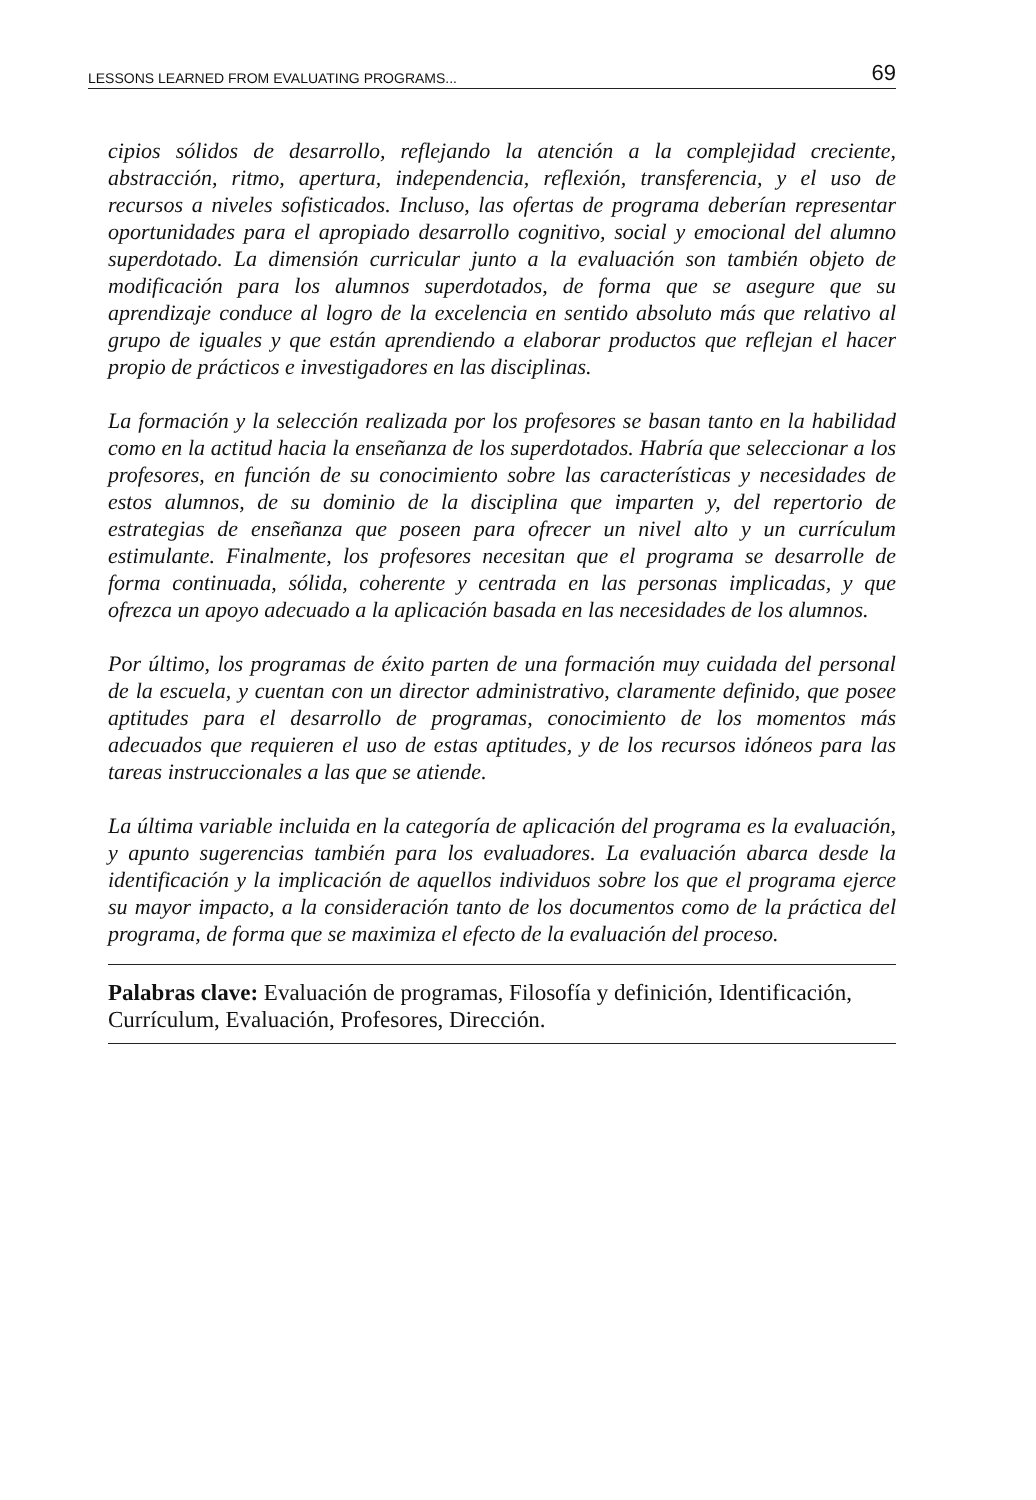LESSONS LEARNED FROM EVALUATING PROGRAMS... 69
cipios sólidos de desarrollo, reflejando la atención a la complejidad creciente, abstracción, ritmo, apertura, independencia, reflexión, transferencia, y el uso de recursos a niveles sofisticados. Incluso, las ofertas de programa deberían representar oportunidades para el apropiado desarrollo cognitivo, social y emocional del alumno superdotado. La dimensión curricular junto a la evaluación son también objeto de modificación para los alumnos superdotados, de forma que se asegure que su aprendizaje conduce al logro de la excelencia en sentido absoluto más que relativo al grupo de iguales y que están aprendiendo a elaborar productos que reflejan el hacer propio de prácticos e investigadores en las disciplinas.
La formación y la selección realizada por los profesores se basan tanto en la habilidad como en la actitud hacia la enseñanza de los superdotados. Habría que seleccionar a los profesores, en función de su conocimiento sobre las características y necesidades de estos alumnos, de su dominio de la disciplina que imparten y, del repertorio de estrategias de enseñanza que poseen para ofrecer un nivel alto y un currículum estimulante. Finalmente, los profesores necesitan que el programa se desarrolle de forma continuada, sólida, coherente y centrada en las personas implicadas, y que ofrezca un apoyo adecuado a la aplicación basada en las necesidades de los alumnos.
Por último, los programas de éxito parten de una formación muy cuidada del personal de la escuela, y cuentan con un director administrativo, claramente definido, que posee aptitudes para el desarrollo de programas, conocimiento de los momentos más adecuados que requieren el uso de estas aptitudes, y de los recursos idóneos para las tareas instruccionales a las que se atiende.
La última variable incluida en la categoría de aplicación del programa es la evaluación, y apunto sugerencias también para los evaluadores. La evaluación abarca desde la identificación y la implicación de aquellos individuos sobre los que el programa ejerce su mayor impacto, a la consideración tanto de los documentos como de la práctica del programa, de forma que se maximiza el efecto de la evaluación del proceso.
Palabras clave: Evaluación de programas, Filosofía y definición, Identificación, Currículum, Evaluación, Profesores, Dirección.